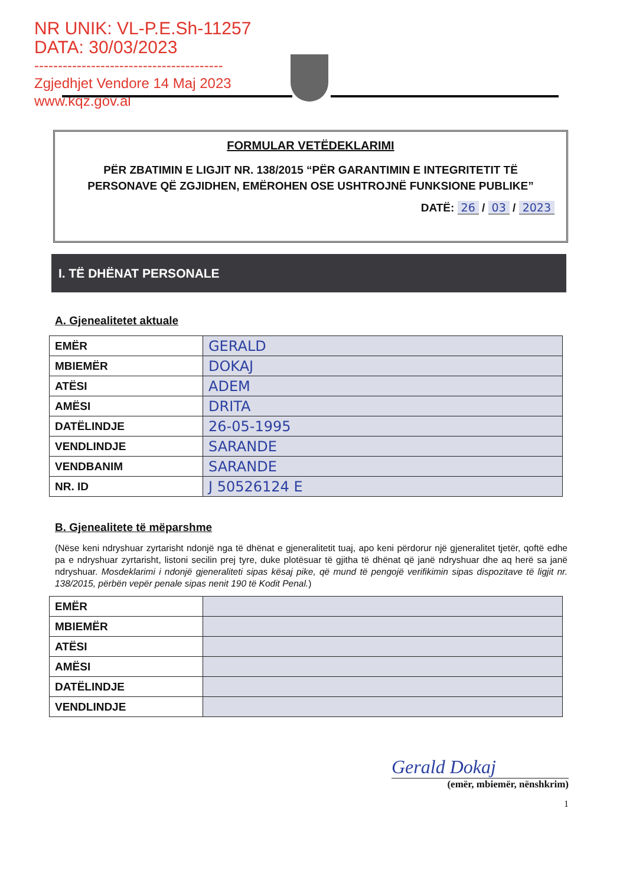NR UNIK: VL-P.E.Sh-11257
DATA: 30/03/2023
----------------------------------------
Zgjedhjet Vendore 14 Maj 2023
www.kqz.gov.al
FORMULAR VETËDEKLARIMI
PËR ZBATIMIN E LIGJIT NR. 138/2015 “PËR GARANTIMIN E INTEGRITETIT TË PERSONAVE QË ZGJIDHEN, EMËROHEN OSE USHTROJNË FUNKSIONE PUBLIKE”
DATË: 26 / 03 / 2023
I. TË DHËNAT PERSONALE
A. Gjenealitetet aktuale
| EMËR | GERALD |
| MBIEMËR | DOKAJ |
| ATËSI | ADEM |
| AMËSI | DRITA |
| DATËLINDJE | 26-05-1995 |
| VENDLINDJE | SARANDE |
| VENDBANIM | SARANDE |
| NR. ID | J 50526124 E |
B. Gjenealitete të mëparshme
(Nëse keni ndryshuar zyrtarisht ndonjë nga të dhënat e gjeneralitetit tuaj, apo keni përdorur një gjeneralitet tjetër, qoftë edhe pa e ndryshuar zyrtarisht, listoni secilin prej tyre, duke plotësuar të gjitha të dhënat që janë ndryshuar dhe aq herë sa janë ndryshuar. Mosdeklarimi i ndonjë gjeneraliteti sipas kësaj pike, që mund të pengojë verifikimin sipas dispozitave të ligjit nr. 138/2015, përbën vepër penale sipas nenit 190 të Kodit Penal.)
| EMËR | |
| MBIEMËR | |
| ATËSI | |
| AMËSI | |
| DATËLINDJE | |
| VENDLINDJE | |
Gerald Dokaj
(emër, mbiemër, nënshkrim)
1